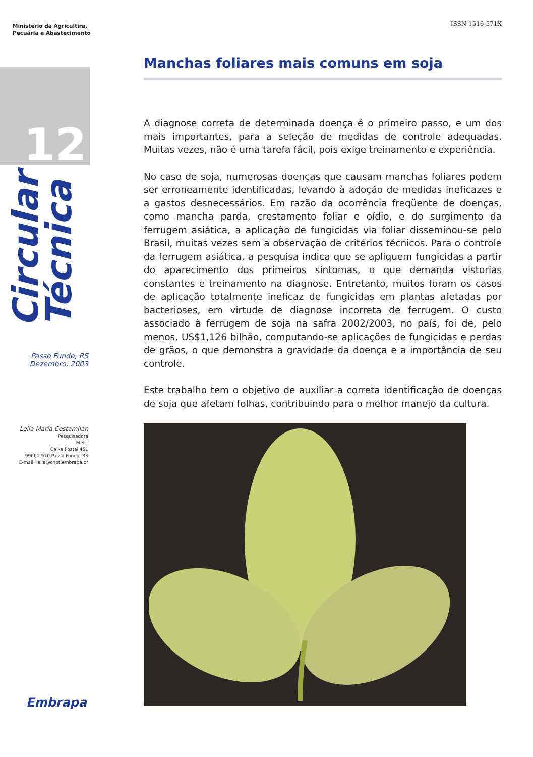Ministério da Agricultira,
Pecuária e Abastecimento
12
Circular Técnica
Passo Fundo, RS
Dezembro, 2003
Leila Maria Costamilan
Pesquisadora
M.Sc.
Caixa Postal 451
99001-970 Passo Fundo, RS
E-mail: leila@cnpt.embrapa.br
Embrapa
ISSN 1516-571X
Manchas foliares mais comuns em soja
A diagnose correta de determinada doença é o primeiro passo, e um dos mais importantes, para a seleção de medidas de controle adequadas. Muitas vezes, não é uma tarefa fácil, pois exige treinamento e experiência.
No caso de soja, numerosas doenças que causam manchas foliares podem ser erroneamente identificadas, levando à adoção de medidas ineficazes e a gastos desnecessários. Em razão da ocorrência freqüente de doenças, como mancha parda, crestamento foliar e oídio, e do surgimento da ferrugem asiática, a aplicação de fungicidas via foliar disseminou-se pelo Brasil, muitas vezes sem a observação de critérios técnicos. Para o controle da ferrugem asiática, a pesquisa indica que se apliquem fungicidas a partir do aparecimento dos primeiros sintomas, o que demanda vistorias constantes e treinamento na diagnose. Entretanto, muitos foram os casos de aplicação totalmente ineficaz de fungicidas em plantas afetadas por bacterioses, em virtude de diagnose incorreta de ferrugem. O custo associado à ferrugem de soja na safra 2002/2003, no país, foi de, pelo menos, US$1,126 bilhão, computando-se aplicações de fungicidas e perdas de grãos, o que demonstra a gravidade da doença e a importância de seu controle.
Este trabalho tem o objetivo de auxiliar a correta identificação de doenças de soja que afetam folhas, contribuindo para o melhor manejo da cultura.